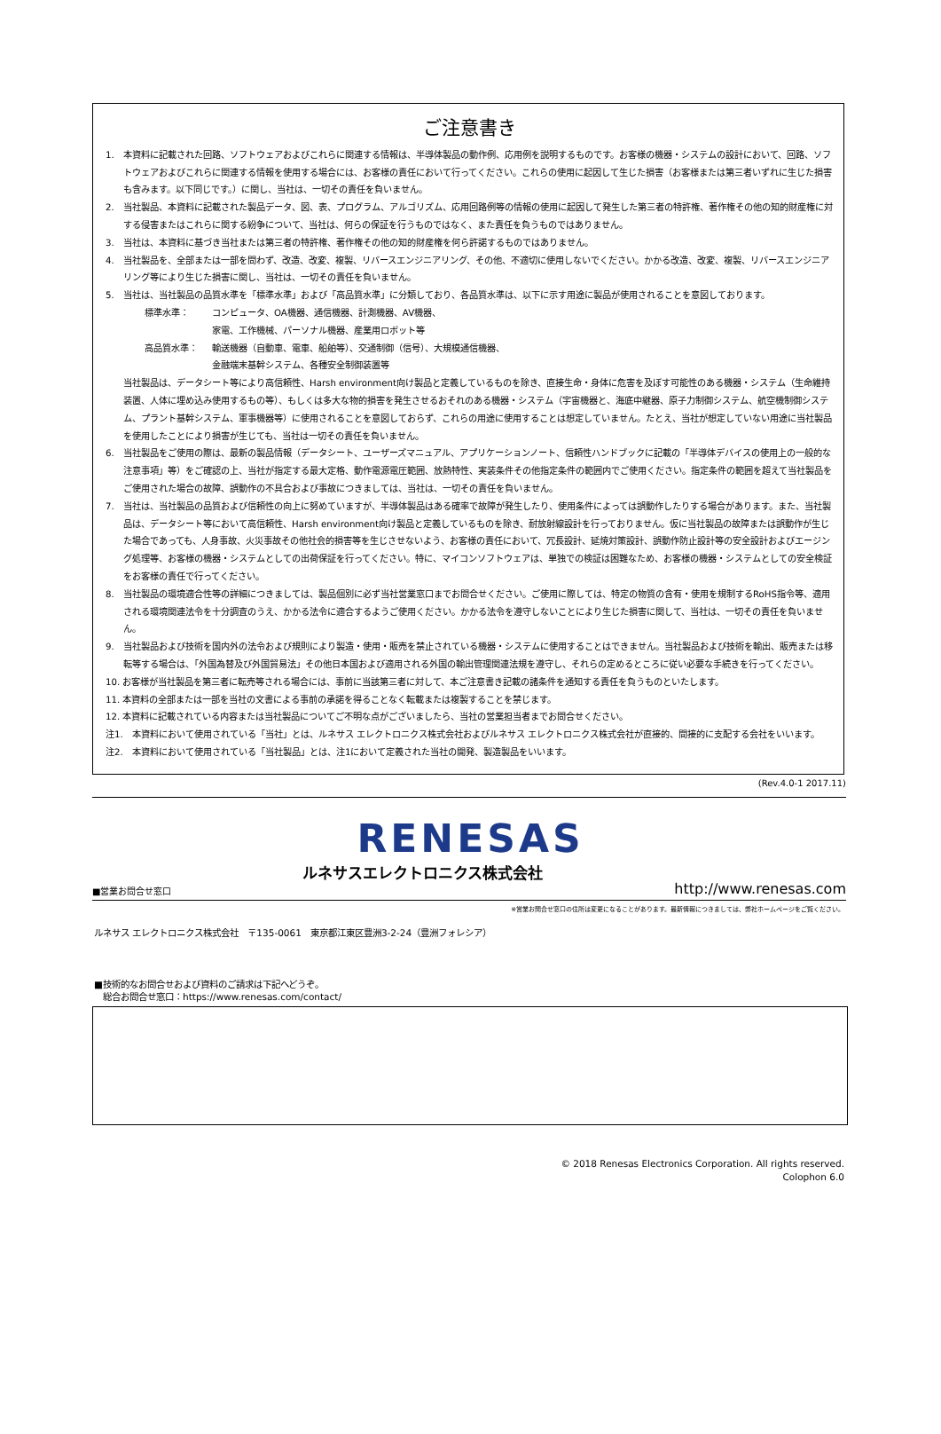ご注意書き
1. 本資料に記載された回路、ソフトウェアおよびこれらに関連する情報は、半導体製品の動作例、応用例を説明するものです。お客様の機器・システムの設計において、回路、ソフトウェアおよびこれらに関連する情報を使用する場合には、お客様の責任において行ってください。これらの使用に起因して生じた損害（お客様または第三者いずれに生じた損害も含みます。以下同じです。）に関し、当社は、一切その責任を負いません。
2. 当社製品、本資料に記載された製品データ、図、表、プログラム、アルゴリズム、応用回路例等の情報の使用に起因して発生した第三者の特許権、著作権その他の知的財産権に対する侵害またはこれらに関する紛争について、当社は、何らの保証を行うものではなく、また責任を負うものではありません。
3. 当社は、本資料に基づき当社または第三者の特許権、著作権その他の知的財産権を何ら許諾するものではありません。
4. 当社製品を、全部または一部を問わず、改造、改変、複製、リバースエンジニアリング、その他、不適切に使用しないでください。かかる改造、改変、複製、リバースエンジニアリング等により生じた損害に関し、当社は、一切その責任を負いません。
5. 当社は、当社製品の品質水準を「標準水準」および「高品質水準」に分類しており、各品質水準は、以下に示す用途に製品が使用されることを意図しております。
標準水準： コンピュータ、OA機器、通信機器、計測機器、AV機器、
家電、工作機械、パーソナル機器、産業用ロボット等
高品質水準： 輸送機器（自動車、電車、船舶等）、交通制御（信号）、大規模通信機器、
金融端末基幹システム、各種安全制御装置等
当社製品は、データシート等により高信頼性、Harsh environment向け製品と定義しているものを除き、直接生命・身体に危害を及ぼす可能性のある機器・システム（生命維持装置、人体に埋め込み使用するもの等）、もしくは多大な物的損害を発生させるおそれのある機器・システム（宇宙機器と、海底中継器、原子力制御システム、航空機制御システム、プラント基幹システム、軍事機器等）に使用されることを意図しておらず、これらの用途に使用することは想定していません。たとえ、当社が想定していない用途に当社製品を使用したことにより損害が生じても、当社は一切その責任を負いません。
6. 当社製品をご使用の際は、最新の製品情報（データシート、ユーザーズマニュアル、アプリケーションノート、信頼性ハンドブックに記載の「半導体デバイスの使用上の一般的な注意事項」等）をご確認の上、当社が指定する最大定格、動作電源電圧範囲、放熱特性、実装条件その他指定条件の範囲内でご使用ください。指定条件の範囲を超えて当社製品をご使用された場合の故障、誤動作の不具合および事故につきましては、当社は、一切その責任を負いません。
7. 当社は、当社製品の品質および信頼性の向上に努めていますが、半導体製品はある確率で故障が発生したり、使用条件によっては誤動作したりする場合があります。また、当社製品は、データシート等において高信頼性、Harsh environment向け製品と定義しているものを除き、耐放射線設計を行っておりません。仮に当社製品の故障または誤動作が生じた場合であっても、人身事故、火災事故その他社会的損害等を生じさせないよう、お客様の責任において、冗長設計、延焼対策設計、誤動作防止設計等の安全設計およびエージング処理等、お客様の機器・システムとしての出荷保証を行ってください。特に、マイコンソフトウェアは、単独での検証は困難なため、お客様の機器・システムとしての安全検証をお客様の責任で行ってください。
8. 当社製品の環境適合性等の詳細につきましては、製品個別に必ず当社営業窓口までお問合せください。ご使用に際しては、特定の物質の含有・使用を規制するRoHS指令等、適用される環境関連法令を十分調査のうえ、かかる法令に適合するようご使用ください。かかる法令を遵守しないことにより生じた損害に関して、当社は、一切その責任を負いません。
9. 当社製品および技術を国内外の法令および規則により製造・使用・販売を禁止されている機器・システムに使用することはできません。当社製品および技術を輸出、販売または移転等する場合は、「外国為替及び外国貿易法」その他日本国および適用される外国の輸出管理関連法規を遵守し、それらの定めるところに従い必要な手続きを行ってください。
10. お客様が当社製品を第三者に転売等される場合には、事前に当該第三者に対して、本ご注意書き記載の諸条件を通知する責任を負うものといたします。
11. 本資料の全部または一部を当社の文書による事前の承諾を得ることなく転載または複製することを禁じます。
12. 本資料に記載されている内容または当社製品についてご不明な点がございましたら、当社の営業担当者までお問合せください。
注1. 本資料において使用されている「当社」とは、ルネサス エレクトロニクス株式会社およびルネサス エレクトロニクス株式会社が直接的、間接的に支配する会社をいいます。
注2. 本資料において使用されている「当社製品」とは、注1において定義された当社の開発、製造製品をいいます。
(Rev.4.0-1 2017.11)
RENESAS
■営業お問合せ窓口 ルネサスエレクトロニクス株式会社 http://www.renesas.com
※営業お問合せ窓口の住所は変更になることがあります。最新情報につきましては、弊社ホームページをご覧ください。
ルネサス エレクトロニクス株式会社　〒135-0061　東京都江東区豊洲3-2-24（豊洲フォレシア）
■技術的なお問合せおよび資料のご請求は下記へどうぞ。
　総合お問合せ窓口：https://www.renesas.com/contact/
© 2018 Renesas Electronics Corporation. All rights reserved.
Colophon 6.0